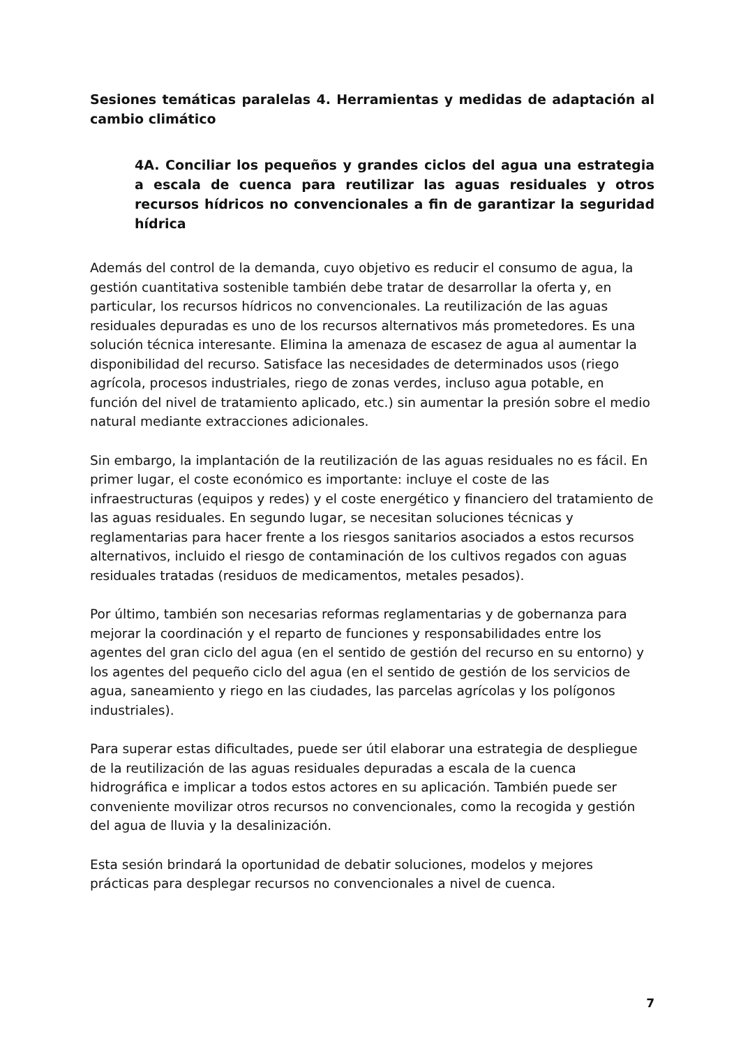Sesiones temáticas paralelas 4. Herramientas y medidas de adaptación al cambio climático
4A. Conciliar los pequeños y grandes ciclos del agua una estrategia a escala de cuenca para reutilizar las aguas residuales y otros recursos hídricos no convencionales a fin de garantizar la seguridad hídrica
Además del control de la demanda, cuyo objetivo es reducir el consumo de agua, la gestión cuantitativa sostenible también debe tratar de desarrollar la oferta y, en particular, los recursos hídricos no convencionales. La reutilización de las aguas residuales depuradas es uno de los recursos alternativos más prometedores. Es una solución técnica interesante. Elimina la amenaza de escasez de agua al aumentar la disponibilidad del recurso. Satisface las necesidades de determinados usos (riego agrícola, procesos industriales, riego de zonas verdes, incluso agua potable, en función del nivel de tratamiento aplicado, etc.) sin aumentar la presión sobre el medio natural mediante extracciones adicionales.
Sin embargo, la implantación de la reutilización de las aguas residuales no es fácil. En primer lugar, el coste económico es importante: incluye el coste de las infraestructuras (equipos y redes) y el coste energético y financiero del tratamiento de las aguas residuales. En segundo lugar, se necesitan soluciones técnicas y reglamentarias para hacer frente a los riesgos sanitarios asociados a estos recursos alternativos, incluido el riesgo de contaminación de los cultivos regados con aguas residuales tratadas (residuos de medicamentos, metales pesados).
Por último, también son necesarias reformas reglamentarias y de gobernanza para mejorar la coordinación y el reparto de funciones y responsabilidades entre los agentes del gran ciclo del agua (en el sentido de gestión del recurso en su entorno) y los agentes del pequeño ciclo del agua (en el sentido de gestión de los servicios de agua, saneamiento y riego en las ciudades, las parcelas agrícolas y los polígonos industriales).
Para superar estas dificultades, puede ser útil elaborar una estrategia de despliegue de la reutilización de las aguas residuales depuradas a escala de la cuenca hidrográfica e implicar a todos estos actores en su aplicación. También puede ser conveniente movilizar otros recursos no convencionales, como la recogida y gestión del agua de lluvia y la desalinización.
Esta sesión brindará la oportunidad de debatir soluciones, modelos y mejores prácticas para desplegar recursos no convencionales a nivel de cuenca.
7